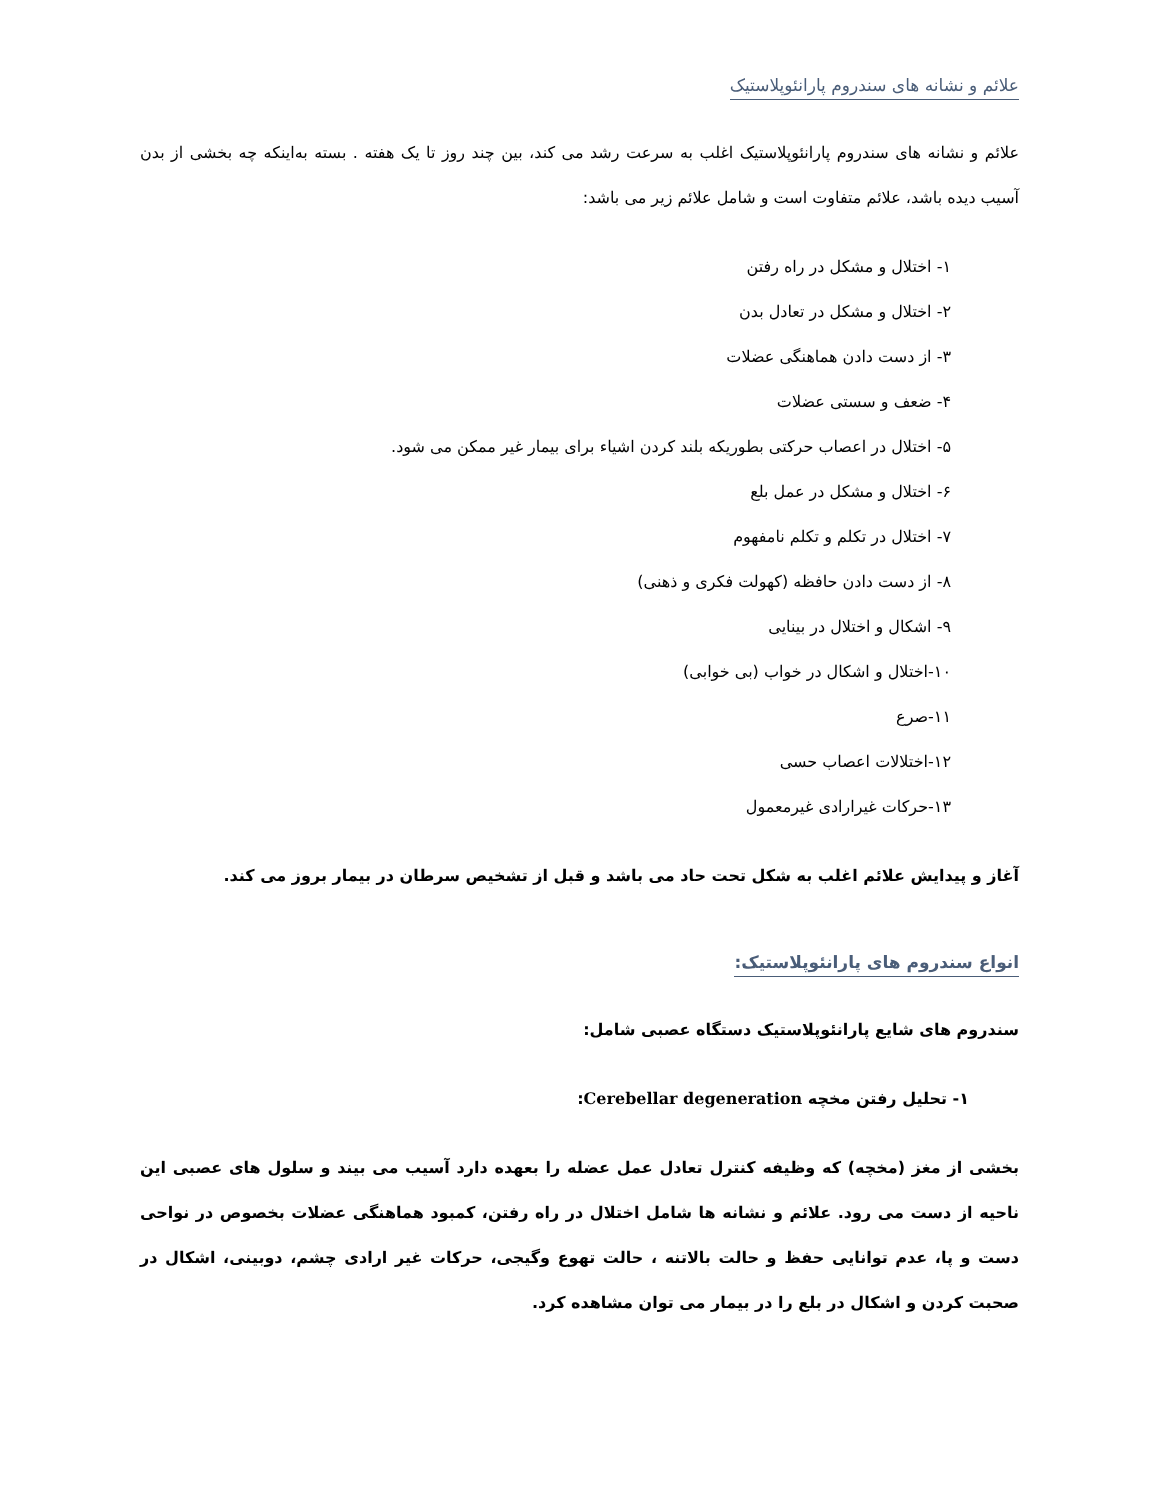علائم و نشانه های سندروم پارانئوپلاستیک
علائم و نشانه های سندروم پارانئوپلاستیک اغلب به سرعت رشد می کند، بین چند روز تا یک هفته . بسته به‌اینکه چه بخشی از بدن آسیب دیده باشد، علائم متفاوت است و شامل علائم زیر می باشد:
۱- اختلال و مشکل در راه رفتن
۲- اختلال و مشکل در تعادل بدن
۳- از دست دادن هماهنگی عضلات
۴- ضعف و سستی عضلات
۵- اختلال در اعصاب حرکتی بطوریکه بلند کردن اشیاء برای بیمار غیر ممکن می شود.
۶- اختلال و مشکل در عمل بلع
۷- اختلال در تکلم و تکلم نامفهوم
۸- از دست دادن حافظه (کهولت فکری و ذهنی)
۹- اشکال و اختلال در بینایی
۱۰-اختلال و اشکال در خواب (بی خوابی)
۱۱-صرع
۱۲-اختلالات اعصاب حسی
۱۳-حرکات غیرارادی غیرمعمول
آغاز و پیدایش علائم اغلب به شکل تحت حاد می باشد و قبل از تشخیص سرطان در بیمار بروز می کند.
انواع سندروم های پارانئوپلاستیک:
سندروم های شایع پارانئوپلاستیک دستگاه عصبی شامل:
۱- تحلیل رفتن مخچه Cerebellar degeneration:
بخشی از مغز (مخچه) که وظیفه کنترل تعادل عمل عضله را بعهده دارد آسیب می بیند و سلول های عصبی این ناحیه از دست می رود. علائم و نشانه ها شامل اختلال در راه رفتن، کمبود هماهنگی عضلات بخصوص در نواحی دست و پا، عدم توانایی حفظ و حالت بالاتنه ، حالت تهوع وگیجی، حرکات غیر ارادی چشم، دوبینی، اشکال در صحبت کردن و اشکال در بلع را در بیمار می توان مشاهده کرد.